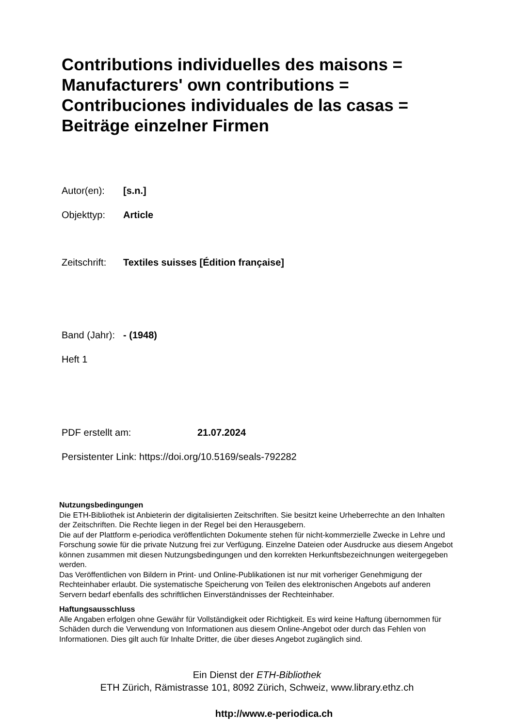Contributions individuelles des maisons =
Manufacturers' own contributions =
Contribuciones individuales de las casas =
Beiträge einzelner Firmen
Autor(en): [s.n.]
Objekttyp: Article
Zeitschrift: Textiles suisses [Édition française]
Band (Jahr): - (1948)
Heft 1
PDF erstellt am: 21.07.2024
Persistenter Link: https://doi.org/10.5169/seals-792282
Nutzungsbedingungen
Die ETH-Bibliothek ist Anbieterin der digitalisierten Zeitschriften. Sie besitzt keine Urheberrechte an den Inhalten der Zeitschriften. Die Rechte liegen in der Regel bei den Herausgebern.
Die auf der Plattform e-periodica veröffentlichten Dokumente stehen für nicht-kommerzielle Zwecke in Lehre und Forschung sowie für die private Nutzung frei zur Verfügung. Einzelne Dateien oder Ausdrucke aus diesem Angebot können zusammen mit diesen Nutzungsbedingungen und den korrekten Herkunftsbezeichnungen weitergegeben werden.
Das Veröffentlichen von Bildern in Print- und Online-Publikationen ist nur mit vorheriger Genehmigung der Rechteinhaber erlaubt. Die systematische Speicherung von Teilen des elektronischen Angebots auf anderen Servern bedarf ebenfalls des schriftlichen Einverständnisses der Rechteinhaber.
Haftungsausschluss
Alle Angaben erfolgen ohne Gewähr für Vollständigkeit oder Richtigkeit. Es wird keine Haftung übernommen für Schäden durch die Verwendung von Informationen aus diesem Online-Angebot oder durch das Fehlen von Informationen. Dies gilt auch für Inhalte Dritter, die über dieses Angebot zugänglich sind.
Ein Dienst der ETH-Bibliothek
ETH Zürich, Rämistrasse 101, 8092 Zürich, Schweiz, www.library.ethz.ch
http://www.e-periodica.ch